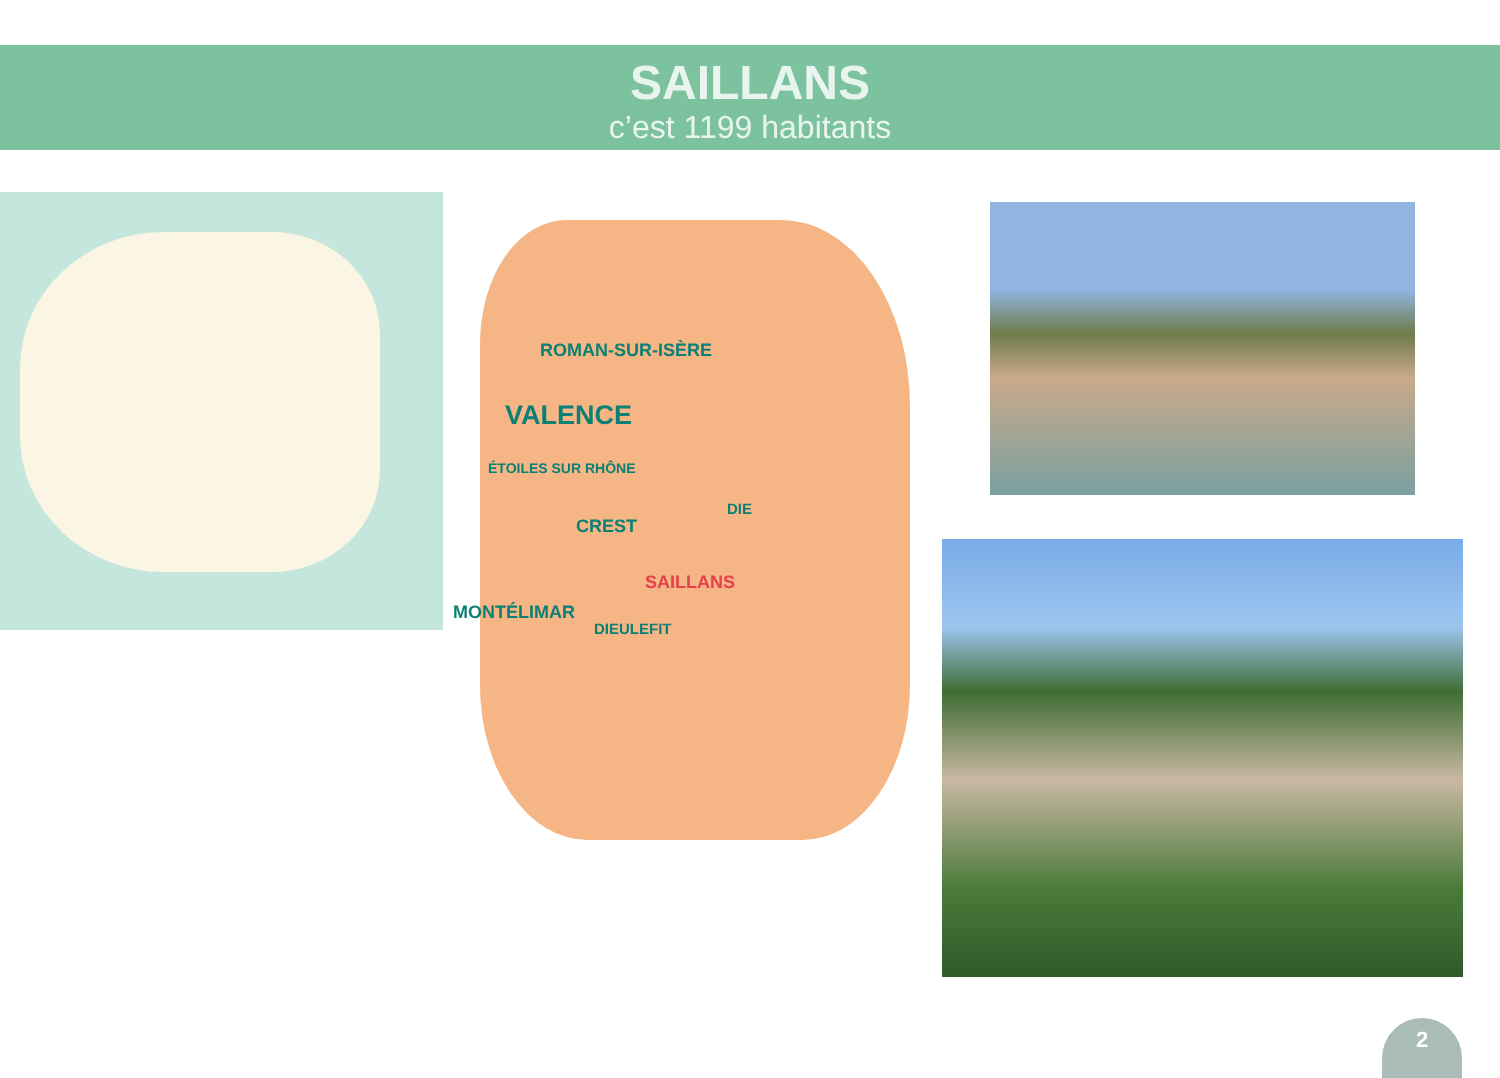SAILLANS
c’est 1199 habitants
ROMAN-SUR-ISÈRE
VALENCE
ÉTOILES SUR RHÔNE
DIE
CREST
SAILLANS
MONTÉLIMAR
DIEULEFIT
2